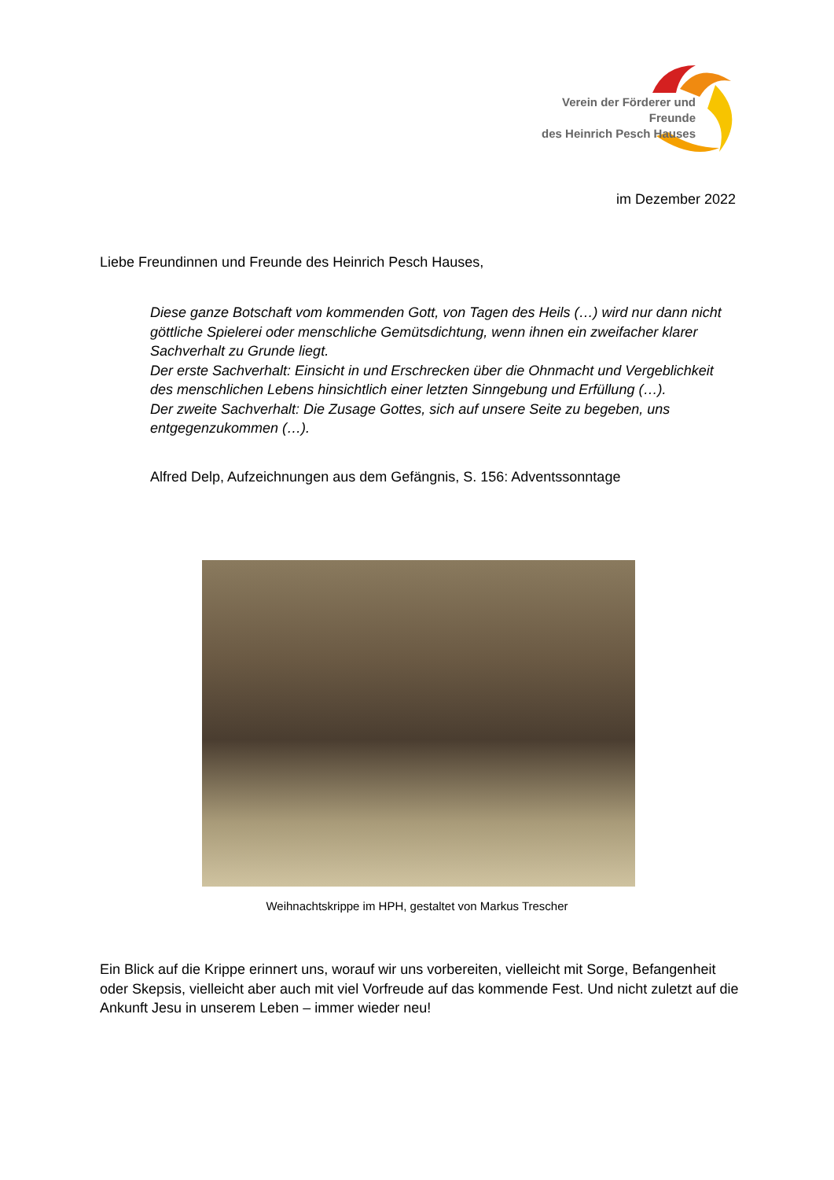Verein der Förderer und Freunde
des Heinrich Pesch Hauses
im Dezember 2022
Liebe Freundinnen und Freunde des Heinrich Pesch Hauses,
Diese ganze Botschaft vom kommenden Gott, von Tagen des Heils (…) wird nur dann nicht göttliche Spielerei oder menschliche Gemütsdichtung, wenn ihnen ein zweifacher klarer Sachverhalt zu Grunde liegt.
Der erste Sachverhalt: Einsicht in und Erschrecken über die Ohnmacht und Vergeblichkeit des menschlichen Lebens hinsichtlich einer letzten Sinngebung und Erfüllung (…).
Der zweite Sachverhalt: Die Zusage Gottes, sich auf unsere Seite zu begeben, uns entgegenzukommen (…).
Alfred Delp, Aufzeichnungen aus dem Gefängnis, S. 156: Adventssonntage
Weihnachtskrippe im HPH, gestaltet von Markus Trescher
Ein Blick auf die Krippe erinnert uns, worauf wir uns vorbereiten, vielleicht mit Sorge, Befangenheit oder Skepsis, vielleicht aber auch mit viel Vorfreude auf das kommende Fest. Und nicht zuletzt auf die Ankunft Jesu in unserem Leben – immer wieder neu!